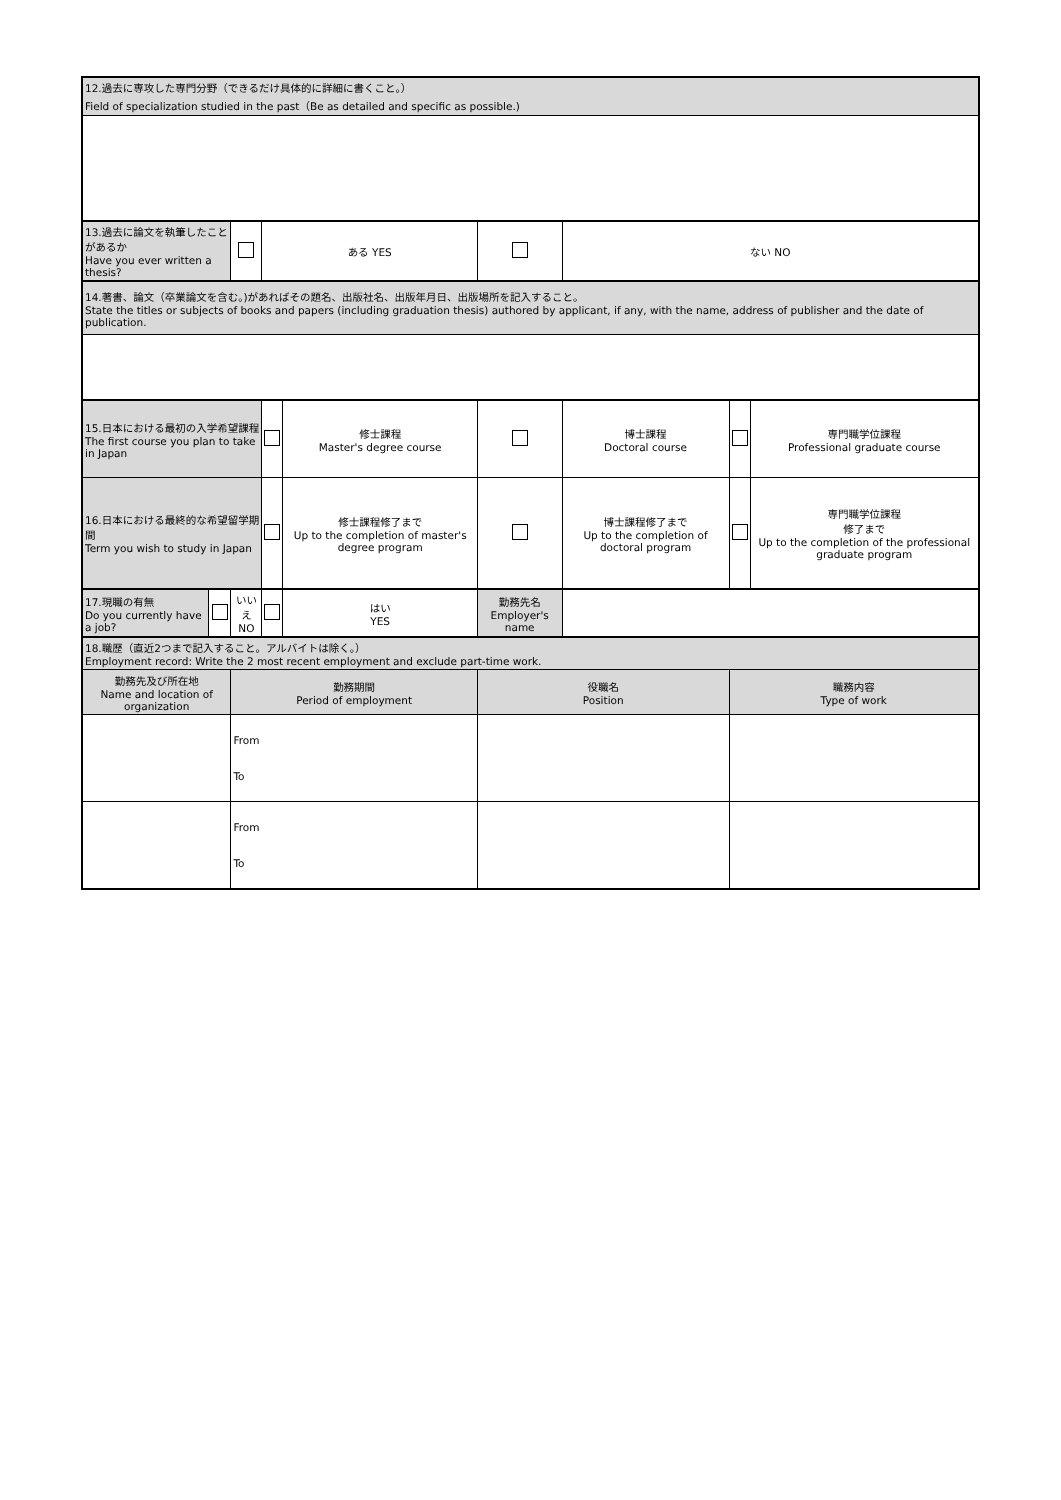| 12.過去に専攻した専門分野（できるだけ具体的に詳細に書くこと。） Field of specialization studied in the past（Be as detailed and specific as possible.) | | | | | | | | | |
| 13.過去に論文を執筆したことがあるか Have you ever written a thesis? | | | ある YES | | | | ない NO | | |
| 14.著書、論文（卒業論文を含む。)があればその題名、出版社名、出版年月日、出版場所を記入すること。 State the titles or subjects of books and papers (including graduation thesis) authored by applicant, if any, with the name, address of publisher and the date of publication. | | | | | | | | | |
| 15.日本における最初の入学希望課程 The first course you plan to take in Japan | | | | 修士課程 Master's degree course | | | 博士課程 Doctoral course | | 専門職学位課程 Professional graduate course |
| 16.日本における最終的な希望留学期間 Term you wish to study in Japan | | | | 修士課程修了まで Up to the completion of master's degree program | | | 博士課程修了まで Up to the completion of doctoral program | | 専門職学位課程 修了まで Up to the completion of the professional graduate program |
| 17.現職の有無 Do you currently have a job? | | いいえ NO | | はい YES | 勤務先名 Employer's name | | | | |
| 18.職歴（直近2つまで記入すること。アルバイトは除く。） Employment record: Write the 2 most recent employment and exclude part-time work. | | | | | | | | | |
| 勤務先及び所在地 Name and location of organization | | 勤務期間 Period of employment | | | 役職名 Position | | | 職務内容 Type of work | |
| | | From To | | | | | | | |
| | | From To | | | | | | | |